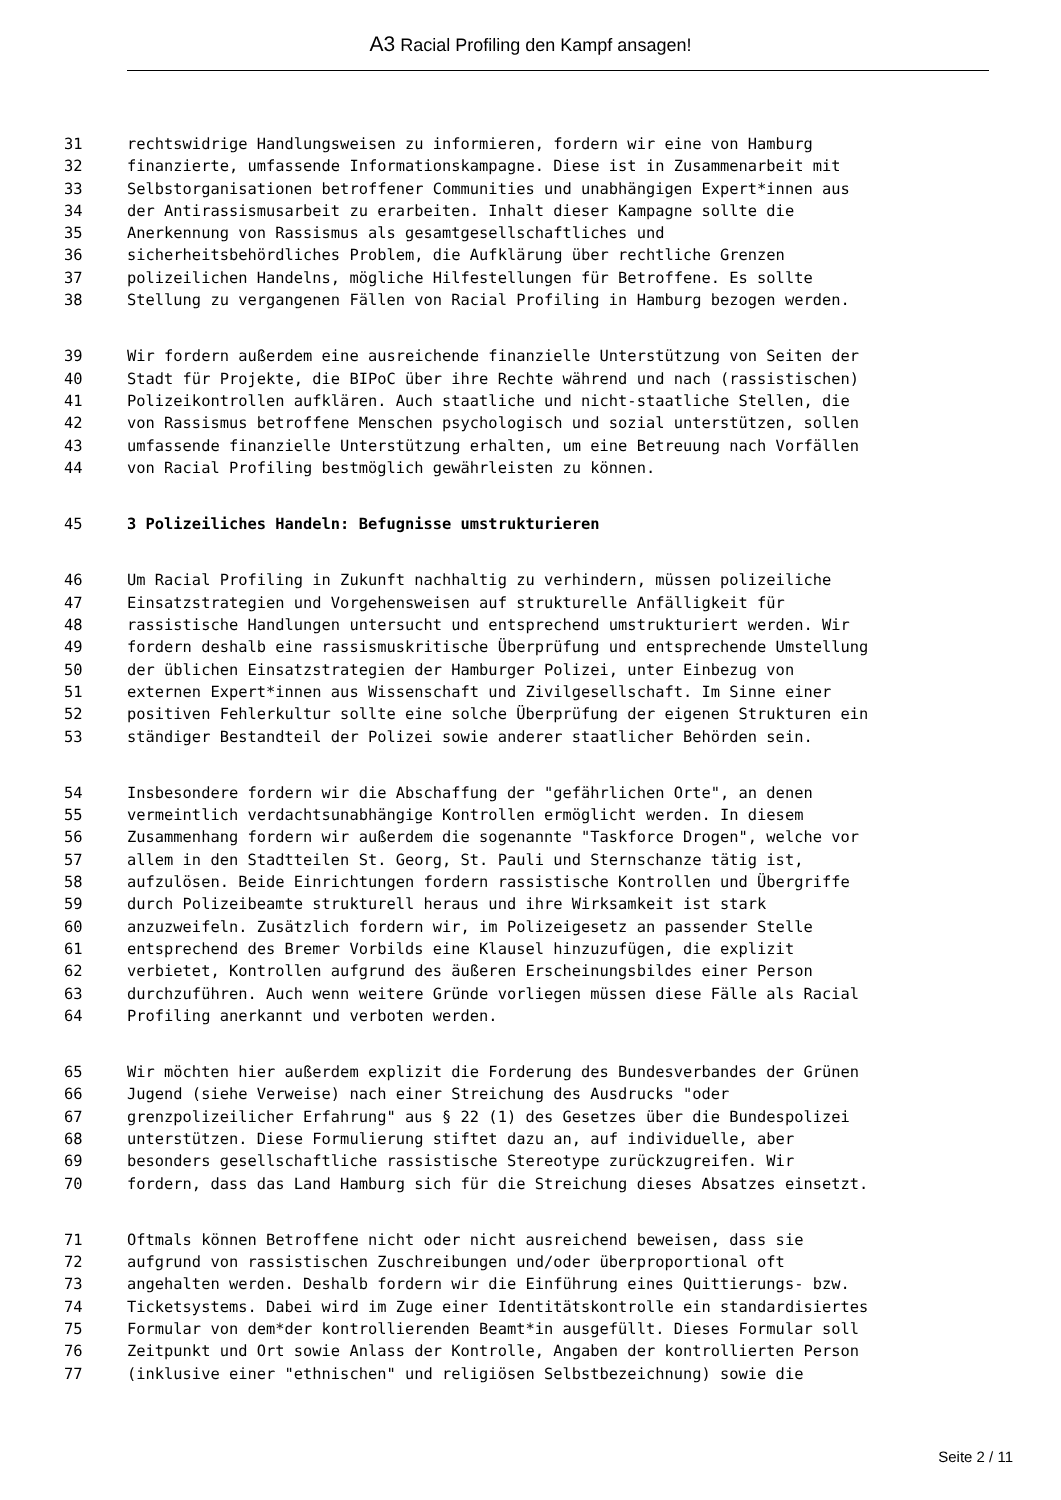A3 Racial Profiling den Kampf ansagen!
31 rechtswidrige Handlungsweisen zu informieren, fordern wir eine von Hamburg
32 finanzierte, umfassende Informationskampagne. Diese ist in Zusammenarbeit mit
33 Selbstorganisationen betroffener Communities und unabhängigen Expert*innen aus
34 der Antirassismusarbeit zu erarbeiten. Inhalt dieser Kampagne sollte die
35 Anerkennung von Rassismus als gesamtgesellschaftliches und
36 sicherheitsbehördliches Problem, die Aufklärung über rechtliche Grenzen
37 polizeilichen Handelns, mögliche Hilfestellungen für Betroffene. Es sollte
38 Stellung zu vergangenen Fällen von Racial Profiling in Hamburg bezogen werden.
39 Wir fordern außerdem eine ausreichende finanzielle Unterstützung von Seiten der
40 Stadt für Projekte, die BIPoC über ihre Rechte während und nach (rassistischen)
41 Polizeikontrollen aufklären. Auch staatliche und nicht-staatliche Stellen, die
42 von Rassismus betroffene Menschen psychologisch und sozial unterstützen, sollen
43 umfassende finanzielle Unterstützung erhalten, um eine Betreuung nach Vorfällen
44 von Racial Profiling bestmöglich gewährleisten zu können.
45 3 Polizeiliches Handeln: Befugnisse umstrukturieren
46 Um Racial Profiling in Zukunft nachhaltig zu verhindern, müssen polizeiliche
47 Einsatzstrategien und Vorgehensweisen auf strukturelle Anfälligkeit für
48 rassistische Handlungen untersucht und entsprechend umstrukturiert werden. Wir
49 fordern deshalb eine rassismuskritische Überprüfung und entsprechende Umstellung
50 der üblichen Einsatzstrategien der Hamburger Polizei, unter Einbezug von
51 externen Expert*innen aus Wissenschaft und Zivilgesellschaft. Im Sinne einer
52 positiven Fehlerkultur sollte eine solche Überprüfung der eigenen Strukturen ein
53 ständiger Bestandteil der Polizei sowie anderer staatlicher Behörden sein.
54 Insbesondere fordern wir die Abschaffung der "gefährlichen Orte", an denen
55 vermeintlich verdachtsunabhängige Kontrollen ermöglicht werden. In diesem
56 Zusammenhang fordern wir außerdem die sogenannte "Taskforce Drogen", welche vor
57 allem in den Stadtteilen St. Georg, St. Pauli und Sternschanze tätig ist,
58 aufzulösen. Beide Einrichtungen fordern rassistische Kontrollen und Übergriffe
59 durch Polizeibeamte strukturell heraus und ihre Wirksamkeit ist stark
60 anzuzweifeln. Zusätzlich fordern wir, im Polizeigesetz an passender Stelle
61 entsprechend des Bremer Vorbilds eine Klausel hinzuzufügen, die explizit
62 verbietet, Kontrollen aufgrund des äußeren Erscheinungsbildes einer Person
63 durchzuführen. Auch wenn weitere Gründe vorliegen müssen diese Fälle als Racial
64 Profiling anerkannt und verboten werden.
65 Wir möchten hier außerdem explizit die Forderung des Bundesverbandes der Grünen
66 Jugend (siehe Verweise) nach einer Streichung des Ausdrucks "oder
67 grenzpolizeilicher Erfahrung" aus § 22 (1) des Gesetzes über die Bundespolizei
68 unterstützen. Diese Formulierung stiftet dazu an, auf individuelle, aber
69 besonders gesellschaftliche rassistische Stereotype zurückzugreifen. Wir
70 fordern, dass das Land Hamburg sich für die Streichung dieses Absatzes einsetzt.
71 Oftmals können Betroffene nicht oder nicht ausreichend beweisen, dass sie
72 aufgrund von rassistischen Zuschreibungen und/oder überproportional oft
73 angehalten werden. Deshalb fordern wir die Einführung eines Quittierungs- bzw.
74 Ticketsystems. Dabei wird im Zuge einer Identitätskontrolle ein standardisiertes
75 Formular von dem*der kontrollierenden Beamt*in ausgefüllt. Dieses Formular soll
76 Zeitpunkt und Ort sowie Anlass der Kontrolle, Angaben der kontrollierten Person
77 (inklusive einer "ethnischen" und religiösen Selbstbezeichnung) sowie die
Seite 2 / 11